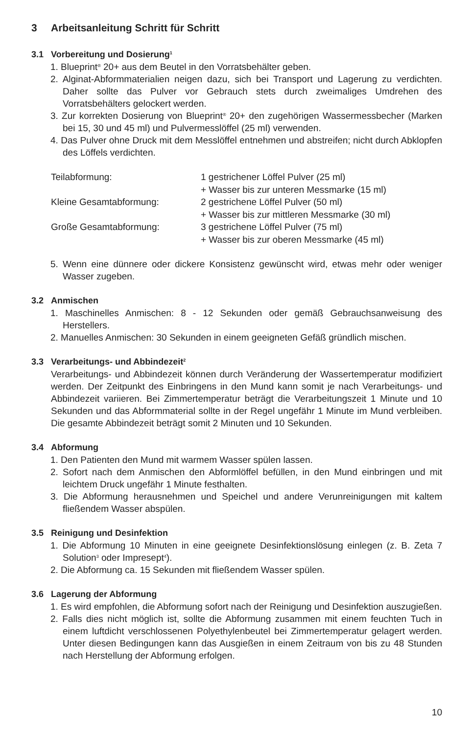3 Arbeitsanleitung Schritt für Schritt
3.1 Vorbereitung und Dosierung<sup>1</sup>
1. Blueprint<sup>®</sup> 20+ aus dem Beutel in den Vorratsbehälter geben.
2. Alginat-Abformmaterialien neigen dazu, sich bei Transport und Lagerung zu verdichten. Daher sollte das Pulver vor Gebrauch stets durch zweimaliges Umdrehen des Vorratsbehälters gelockert werden.
3. Zur korrekten Dosierung von Blueprint<sup>®</sup> 20+ den zugehörigen Wassermessbecher (Marken bei 15, 30 und 45 ml) und Pulvermesslöffel (25 ml) verwenden.
4. Das Pulver ohne Druck mit dem Messlöffel entnehmen und abstreifen; nicht durch Abklopfen des Löffels verdichten.
| Teilabformung: | 1 gestrichener Löffel Pulver (25 ml) + Wasser bis zur unteren Messmarke (15 ml) |
| Kleine Gesamtabformung: | 2 gestrichene Löffel Pulver (50 ml) + Wasser bis zur mittleren Messmarke (30 ml) |
| Große Gesamtabformung: | 3 gestrichene Löffel Pulver (75 ml) + Wasser bis zur oberen Messmarke (45 ml) |
5. Wenn eine dünnere oder dickere Konsistenz gewünscht wird, etwas mehr oder weniger Wasser zugeben.
3.2 Anmischen
1. Maschinelles Anmischen: 8 - 12 Sekunden oder gemäß Gebrauchsanweisung des Herstellers.
2. Manuelles Anmischen: 30 Sekunden in einem geeigneten Gefäß gründlich mischen.
3.3 Verarbeitungs- und Abbindezeit<sup>2</sup>
Verarbeitungs- und Abbindezeit können durch Veränderung der Wassertemperatur modifiziert werden. Der Zeitpunkt des Einbringens in den Mund kann somit je nach Verarbeitungs- und Abbindezeit variieren. Bei Zimmertemperatur beträgt die Verarbeitungszeit 1 Minute und 10 Sekunden und das Abformmaterial sollte in der Regel ungefähr 1 Minute im Mund verbleiben. Die gesamte Abbindezeit beträgt somit 2 Minuten und 10 Sekunden.
3.4 Abformung
1. Den Patienten den Mund mit warmem Wasser spülen lassen.
2. Sofort nach dem Anmischen den Abformlöffel befüllen, in den Mund einbringen und mit leichtem Druck ungefähr 1 Minute festhalten.
3. Die Abformung herausnehmen und Speichel und andere Verunreinigungen mit kaltem fließendem Wasser abspülen.
3.5 Reinigung und Desinfektion
1. Die Abformung 10 Minuten in eine geeignete Desinfektionslösung einlegen (z. B. Zeta 7 Solution<sup>3</sup> oder Impresept<sup>4</sup>).
2. Die Abformung ca. 15 Sekunden mit fließendem Wasser spülen.
3.6 Lagerung der Abformung
1. Es wird empfohlen, die Abformung sofort nach der Reinigung und Desinfektion auszugießen.
2. Falls dies nicht möglich ist, sollte die Abformung zusammen mit einem feuchten Tuch in einem luftdicht verschlossenen Polyethylenbeutel bei Zimmertemperatur gelagert werden. Unter diesen Bedingungen kann das Ausgießen in einem Zeitraum von bis zu 48 Stunden nach Herstellung der Abformung erfolgen.
10